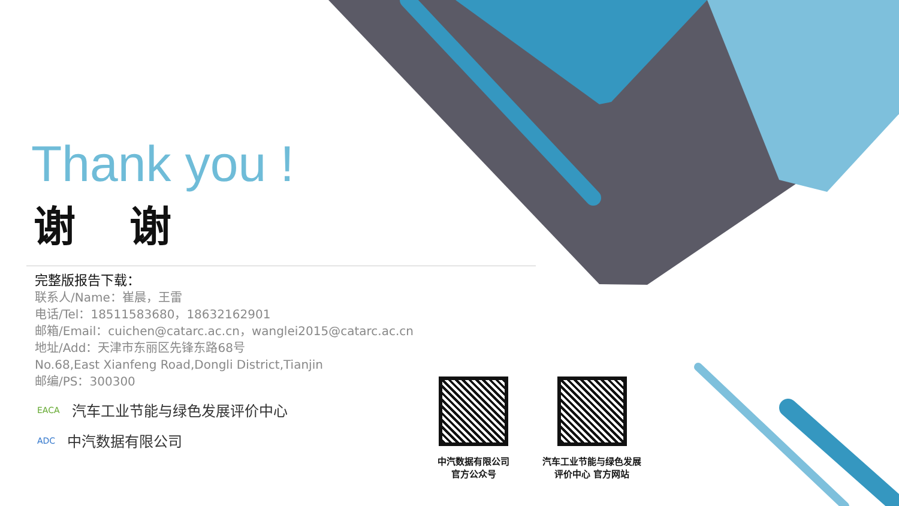Thank you !
谢谢
完整版报告下载：
联系人/Name：崔晨，王雷
电话/Tel：18511583680，18632162901
邮箱/Email：cuichen@catarc.ac.cn，wanglei2015@catarc.ac.cn
地址/Add：天津市东丽区先锋东路68号
No.68,East Xianfeng Road,Dongli District,Tianjin
邮编/PS：300300
EACA 汽车工业节能与绿色发展评价中心
ADC 中汽数据有限公司
中汽数据有限公司
官方公众号
汽车工业节能与绿色发展
评价中心 官方网站